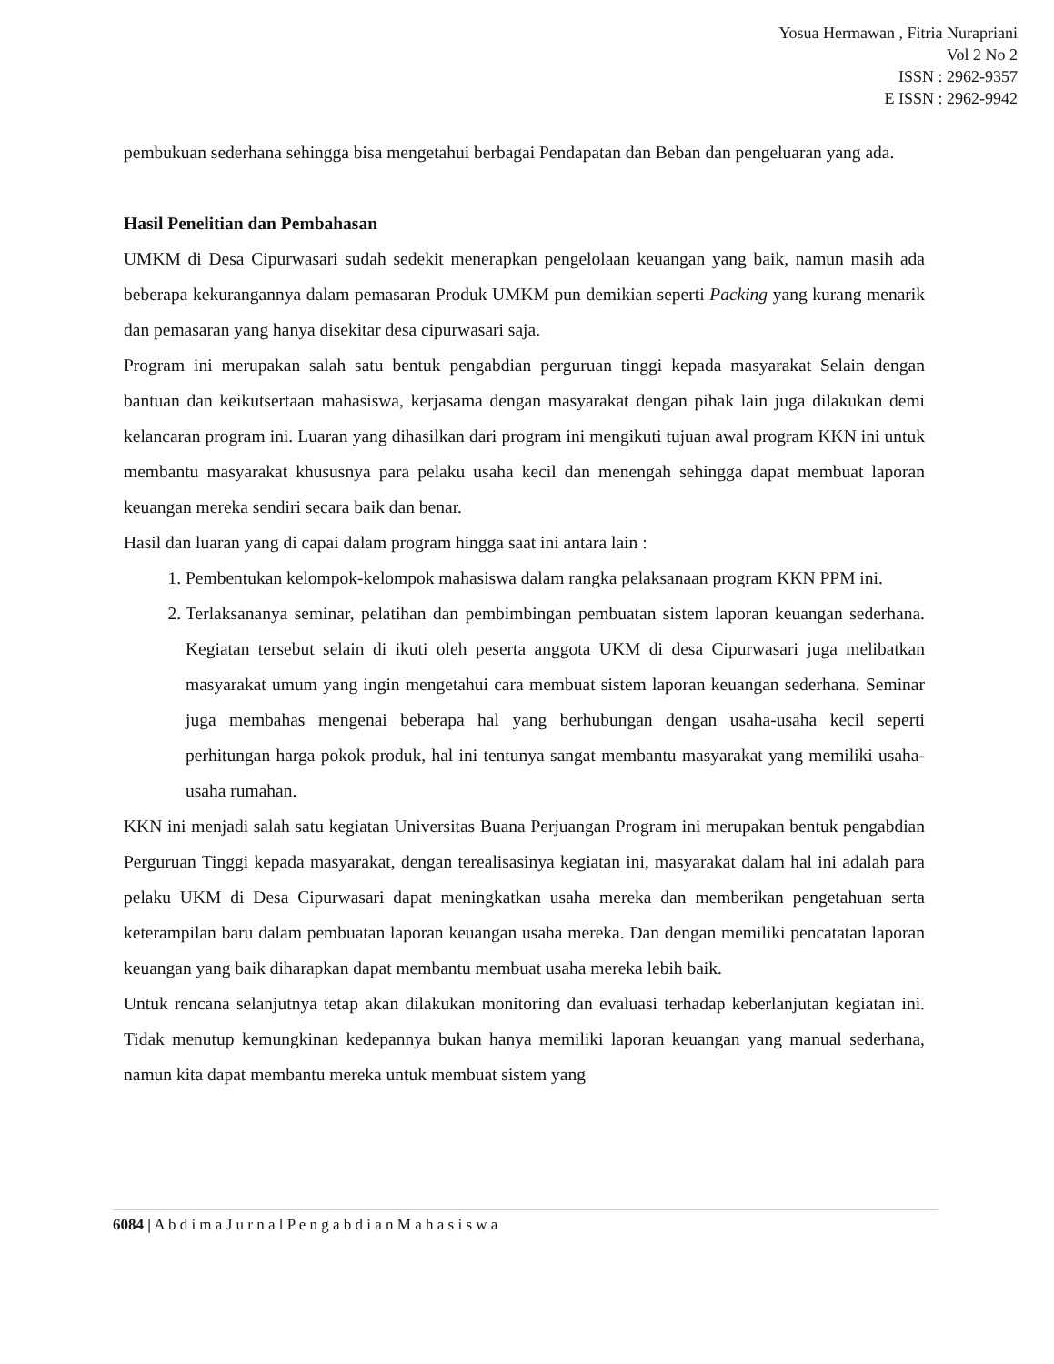Yosua Hermawan , Fitria Nurapriani
Vol 2 No 2
ISSN : 2962-9357
E ISSN : 2962-9942
pembukuan sederhana sehingga bisa mengetahui berbagai Pendapatan dan Beban dan pengeluaran yang ada.
Hasil Penelitian dan Pembahasan
UMKM di Desa Cipurwasari sudah sedekit menerapkan pengelolaan keuangan yang baik, namun masih ada beberapa kekurangannya dalam pemasaran Produk UMKM pun demikian seperti Packing yang kurang menarik dan pemasaran yang hanya disekitar desa cipurwasari saja.
Program ini merupakan salah satu bentuk pengabdian perguruan tinggi kepada masyarakat Selain dengan bantuan dan keikutsertaan mahasiswa, kerjasama dengan masyarakat dengan pihak lain juga dilakukan demi kelancaran program ini. Luaran yang dihasilkan dari program ini mengikuti tujuan awal program KKN ini untuk membantu masyarakat khususnya para pelaku usaha kecil dan menengah sehingga dapat membuat laporan keuangan mereka sendiri secara baik dan benar.
Hasil dan luaran yang di capai dalam program hingga saat ini antara lain :
1. Pembentukan kelompok-kelompok mahasiswa dalam rangka pelaksanaan program KKN PPM ini.
2. Terlaksananya seminar, pelatihan dan pembimbingan pembuatan sistem laporan keuangan sederhana. Kegiatan tersebut selain di ikuti oleh peserta anggota UKM di desa Cipurwasari juga melibatkan masyarakat umum yang ingin mengetahui cara membuat sistem laporan keuangan sederhana. Seminar juga membahas mengenai beberapa hal yang berhubungan dengan usaha-usaha kecil seperti perhitungan harga pokok produk, hal ini tentunya sangat membantu masyarakat yang memiliki usaha-usaha rumahan.
KKN ini menjadi salah satu kegiatan Universitas Buana Perjuangan Program ini merupakan bentuk pengabdian Perguruan Tinggi kepada masyarakat, dengan terealisasinya kegiatan ini, masyarakat dalam hal ini adalah para pelaku UKM di Desa Cipurwasari dapat meningkatkan usaha mereka dan memberikan pengetahuan serta keterampilan baru dalam pembuatan laporan keuangan usaha mereka. Dan dengan memiliki pencatatan laporan keuangan yang baik diharapkan dapat membantu membuat usaha mereka lebih baik.
Untuk rencana selanjutnya tetap akan dilakukan monitoring dan evaluasi terhadap keberlanjutan kegiatan ini. Tidak menutup kemungkinan kedepannya bukan hanya memiliki laporan keuangan yang manual sederhana, namun kita dapat membantu mereka untuk membuat sistem yang
6084 | A b d i m a J u r n a l P e n g a b d i a n M a h a s i s w a